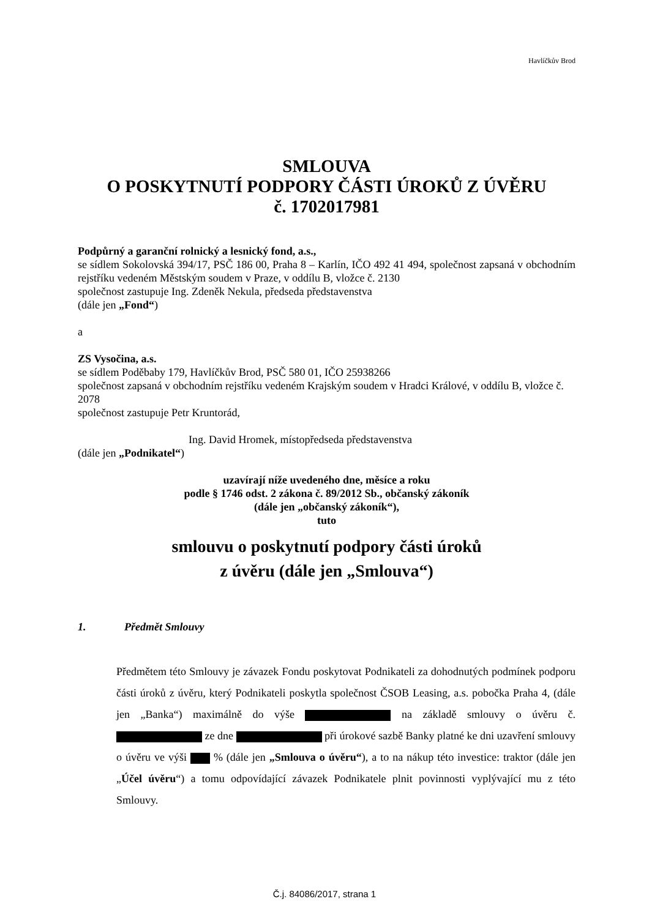Havlíčkův Brod
SMLOUVA
O POSKYTNUTÍ PODPORY ČÁSTI ÚROKŮ Z ÚVĚRU
č. 1702017981
Podpůrný a garanční rolnický a lesnický fond, a.s.,
se sídlem Sokolovská 394/17, PSČ 186 00, Praha 8 – Karlín, IČO 492 41 494, společnost zapsaná v obchodním rejstříku vedeném Městským soudem v Praze, v oddílu B, vložce č. 2130
společnost zastupuje Ing. Zdeněk Nekula, předseda představenstva
(dále jen „Fond“)
a
ZS Vysočina, a.s.
se sídlem Poděbaby 179, Havlíčkův Brod, PSČ 580 01, IČO 25938266
společnost zapsaná v obchodním rejstříku vedeném Krajským soudem v Hradci Králové, v oddílu B, vložce č. 2078
společnost zastupuje Petr Kruntorád,
Ing. David Hromek, místopředseda představenstva
(dále jen „Podnikatel“)
uzavírají níže uvedeného dne, měsíce a roku
podle § 1746 odst. 2 zákona č. 89/2012 Sb., občanský zákoník
(dále jen „občanský zákoník“),
tuto
smlouvu o poskytnutí podpory části úroků
z úvěru (dále jen „Smlouva“)
1. Předmět Smlouvy
Předmětem této Smlouvy je závazek Fondu poskytovat Podnikateli za dohodnutých podmínek podporu části úroků z úvěru, který Podnikateli poskytla společnost ČSOB Leasing, a.s. pobočka Praha 4, (dále jen „Banka“) maximálně do výše na základě smlouvy o úvěru č. ze dne při úrokové sazbě Banky platné ke dni uzavření smlouvy o úvěru ve výši % (dále jen „Smlouva o úvěru“), a to na nákup této investice: traktor (dále jen „Účel úvěru“) a tomu odpovídající závazek Podnikatele plnit povinnosti vyplývající mu z této Smlouvy.
Č.j. 84086/2017, strana 1